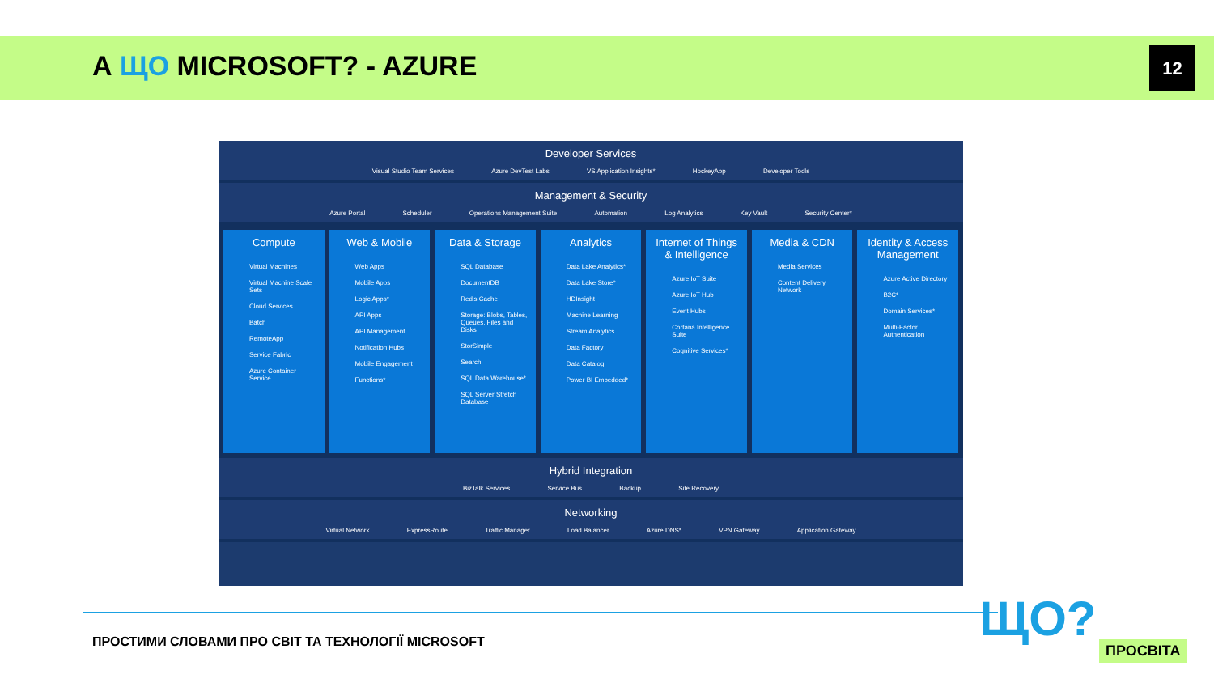А ЩО MICROSOFT? - AZURE 12
Developer Services
Visual Studio Team Services Azure DevTest Labs VS Application Insights* HockeyApp Developer Tools
Management & Security
Azure Portal Scheduler Operations Management Suite Automation Log Analytics Key Vault Security Center*
Compute
Virtual Machines
Virtual Machine Scale Sets
Cloud Services
Batch
RemoteApp
Service Fabric
Azure Container Service
Web & Mobile
Web Apps
Mobile Apps
Logic Apps*
API Apps
API Management
Notification Hubs
Mobile Engagement
Functions*
Data & Storage
SQL Database
DocumentDB
Redis Cache
Storage: Blobs, Tables, Queues, Files and Disks
StorSimple
Search
SQL Data Warehouse*
SQL Server Stretch Database
Analytics
Data Lake Analytics*
Data Lake Store*
HDInsight
Machine Learning
Stream Analytics
Data Factory
Data Catalog
Power BI Embedded*
Internet of Things & Intelligence
Azure IoT Suite
Azure IoT Hub
Event Hubs
Cortana Intelligence Suite
Cognitive Services*
Media & CDN
Media Services
Content Delivery Network
Identity & Access Management
Azure Active Directory
B2C*
Domain Services*
Multi-Factor Authentication
Hybrid Integration
BizTalk Services Service Bus Backup Site Recovery
Networking
Virtual Network ExpressRoute Traffic Manager Load Balancer Azure DNS* VPN Gateway Application Gateway
ПРОСТИМИ СЛОВАМИ ПРО СВІТ ТА ТЕХНОЛОГІЇ MICROSOFT
ЩО? ПРОСВІТА